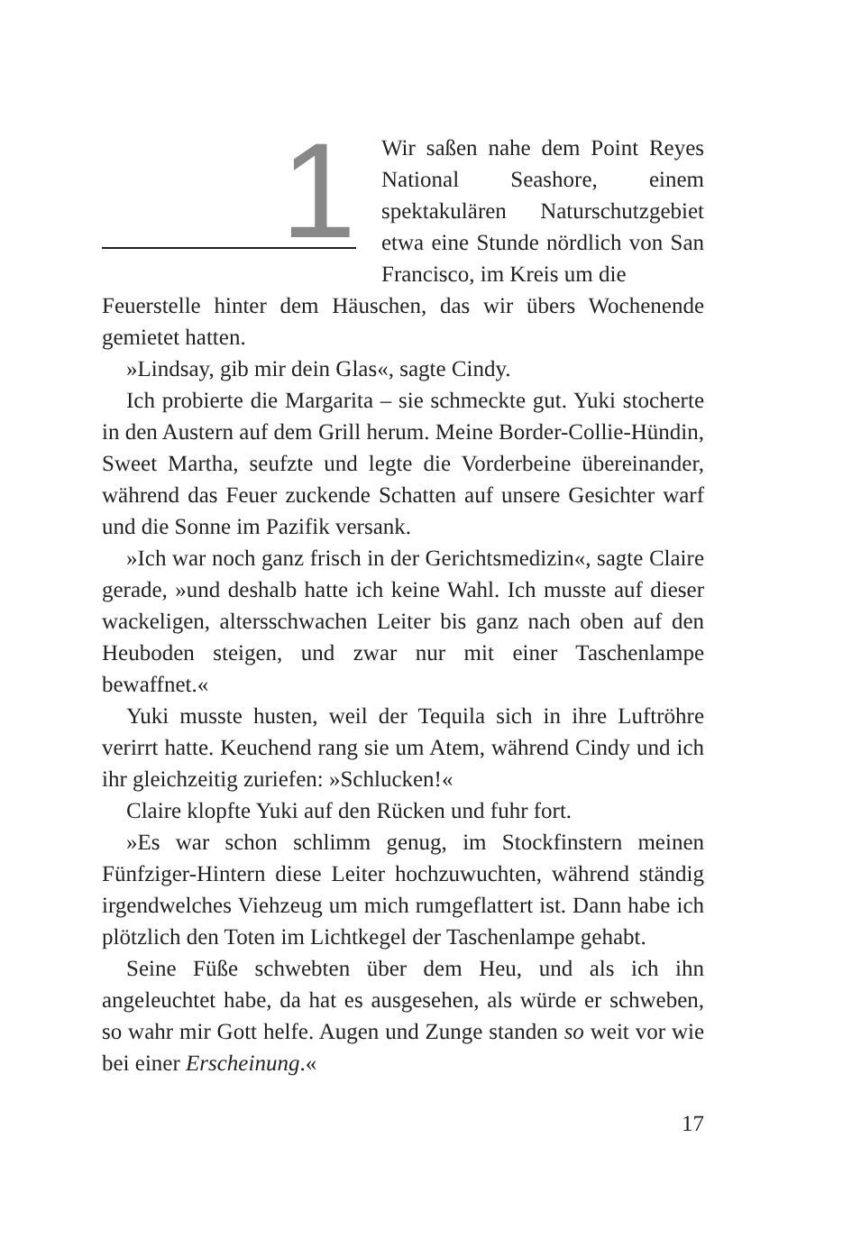1
Wir saßen nahe dem Point Reyes National Seashore, einem spektakulären Naturschutzgebiet etwa eine Stunde nördlich von San Francisco, im Kreis um die
Feuerstelle hinter dem Häuschen, das wir übers Wochenende gemietet hatten.
»Lindsay, gib mir dein Glas«, sagte Cindy.
Ich probierte die Margarita – sie schmeckte gut. Yuki stocherte in den Austern auf dem Grill herum. Meine Border-Collie-Hündin, Sweet Martha, seufzte und legte die Vorderbeine übereinander, während das Feuer zuckende Schatten auf unsere Gesichter warf und die Sonne im Pazifik versank.
»Ich war noch ganz frisch in der Gerichtsmedizin«, sagte Claire gerade, »und deshalb hatte ich keine Wahl. Ich musste auf dieser wackeligen, altersschwachen Leiter bis ganz nach oben auf den Heuboden steigen, und zwar nur mit einer Taschenlampe bewaffnet.«
Yuki musste husten, weil der Tequila sich in ihre Luftröhre verirrt hatte. Keuchend rang sie um Atem, während Cindy und ich ihr gleichzeitig zuriefen: »Schlucken!«
Claire klopfte Yuki auf den Rücken und fuhr fort.
»Es war schon schlimm genug, im Stockfinstern meinen Fünfziger-Hintern diese Leiter hochzuwuchten, während ständig irgendwelches Viehzeug um mich rumgeflattert ist. Dann habe ich plötzlich den Toten im Lichtkegel der Taschenlampe gehabt.
Seine Füße schwebten über dem Heu, und als ich ihn angeleuchtet habe, da hat es ausgesehen, als würde er schweben, so wahr mir Gott helfe. Augen und Zunge standen so weit vor wie bei einer Erscheinung.«
17